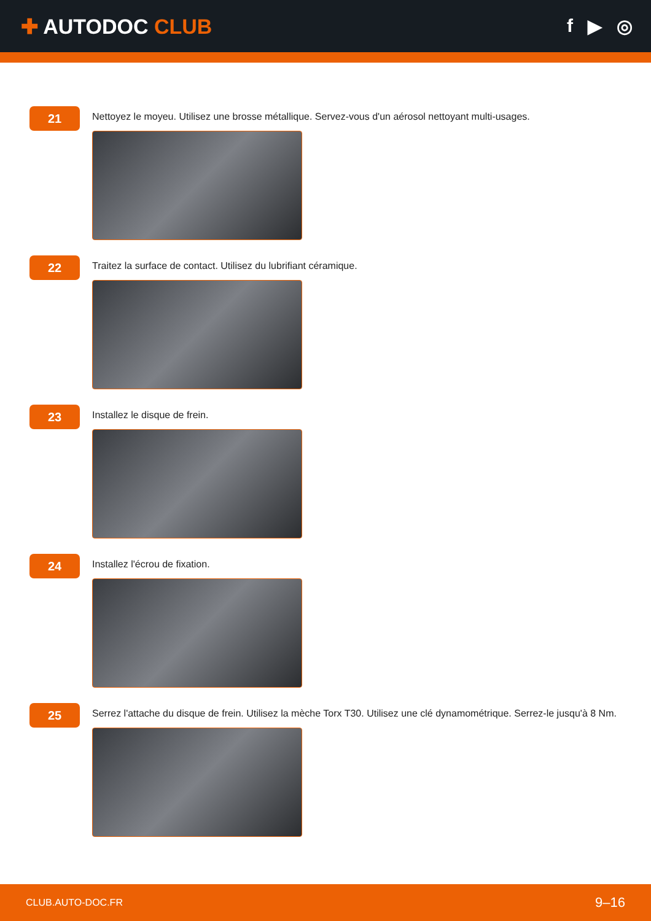✚ AUTODOC CLUB f ▶ ◎
21
Nettoyez le moyeu. Utilisez une brosse métallique. Servez-vous d'un aérosol nettoyant multi-usages.
22
Traitez la surface de contact. Utilisez du lubrifiant céramique.
23
Installez le disque de frein.
24
Installez l'écrou de fixation.
25
Serrez l'attache du disque de frein. Utilisez la mèche Torx T30. Utilisez une clé dynamométrique. Serrez-le jusqu'à 8 Nm.
CLUB.AUTO-DOC.FR 9–16